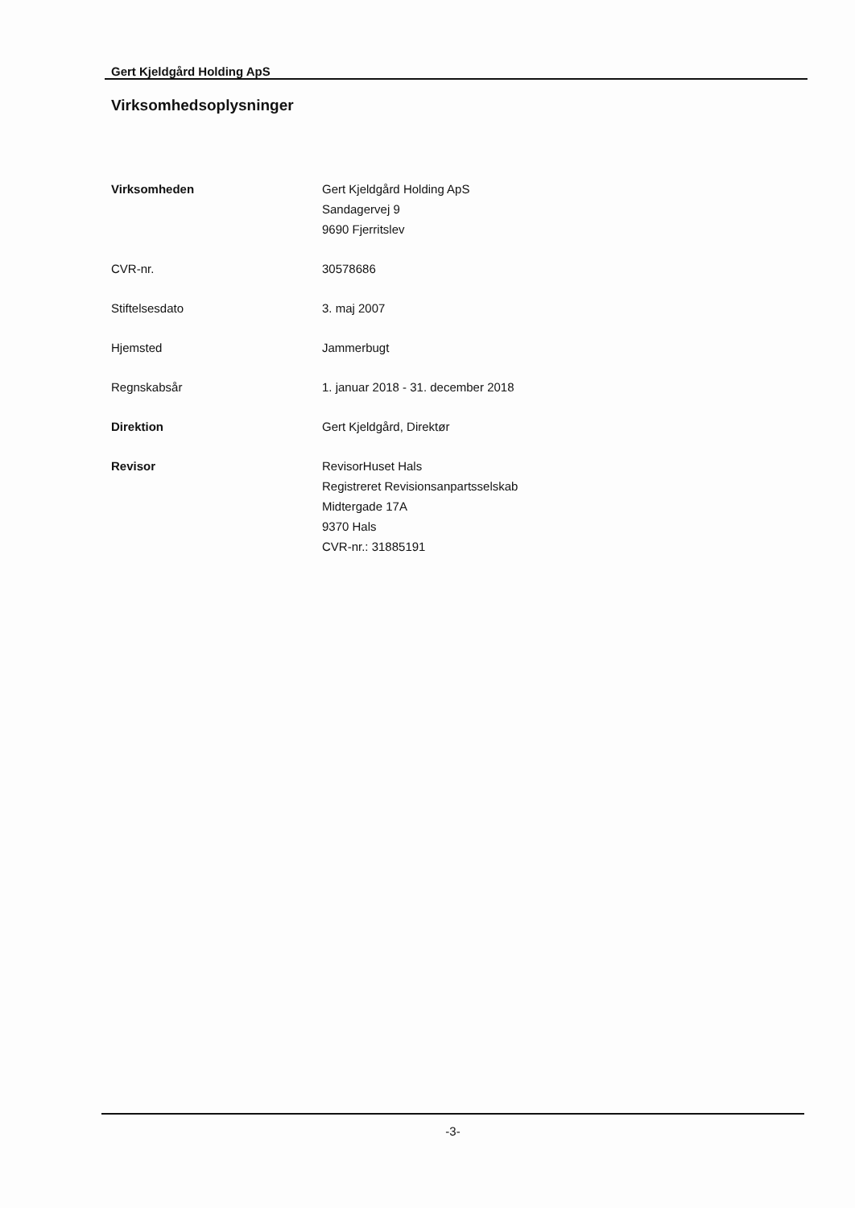Gert Kjeldgård Holding ApS
Virksomhedsoplysninger
Virksomheden Gert Kjeldgård Holding ApS
Sandagervej 9
9690 Fjerritslev
CVR-nr. 30578686
Stiftelsesdato 3. maj 2007
Hjemsted Jammerbugt
Regnskabsår 1. januar 2018 - 31. december 2018
Direktion Gert Kjeldgård, Direktør
Revisor RevisorHuset Hals
Registreret Revisionsanpartsselskab
Midtergade 17A
9370 Hals
CVR-nr.: 31885191
-3-